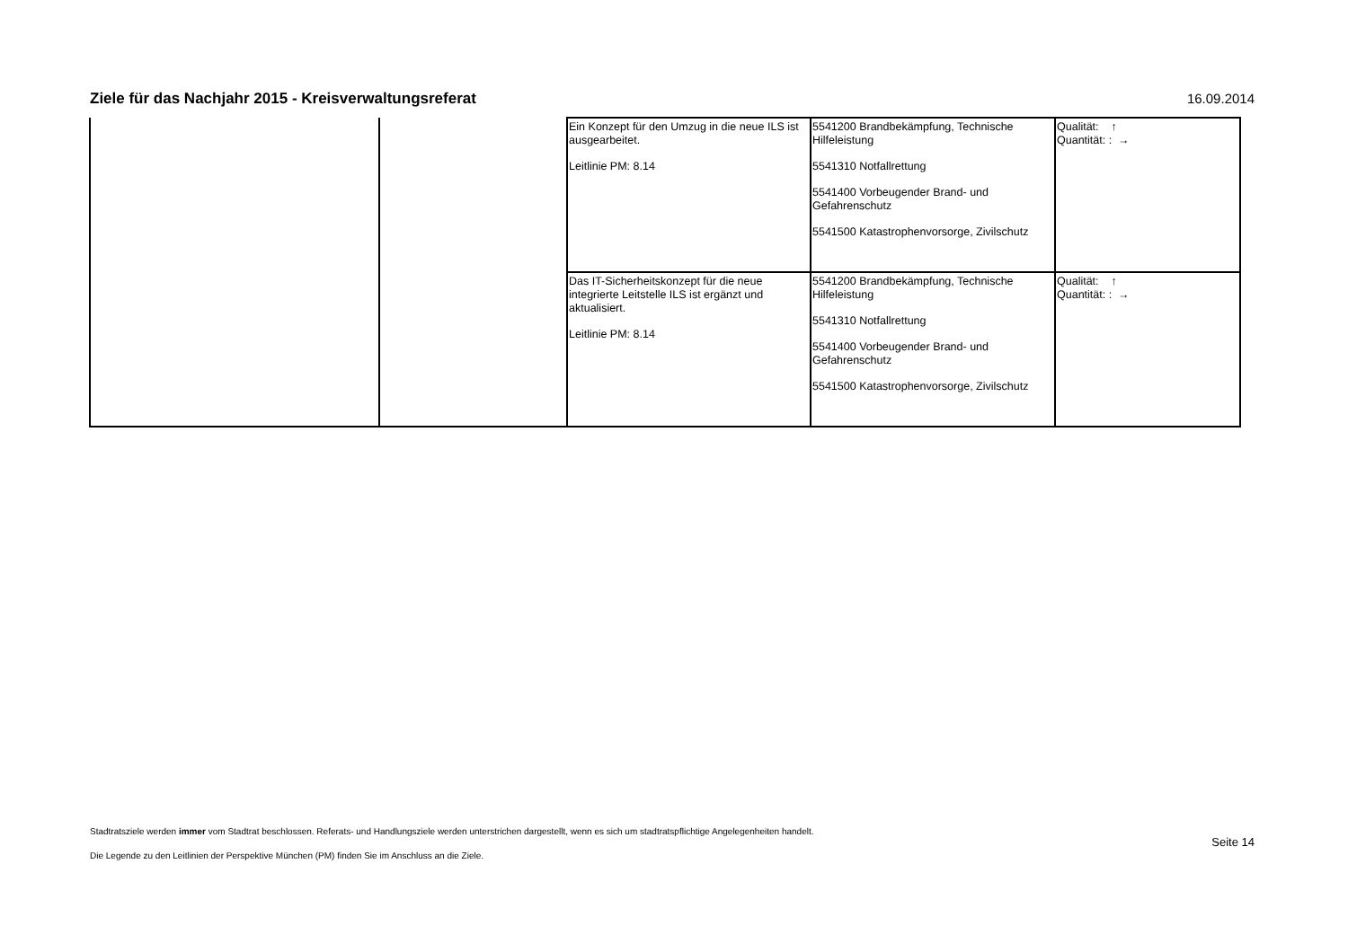Ziele für das Nachjahr 2015 - Kreisverwaltungsreferat
16.09.2014
| | | Ein Konzept für den Umzug in die neue ILS ist ausgearbeitet. Leitlinie PM: 8.14 | 5541200 Brandbekämpfung, Technische Hilfeleistung 5541310 Notfallrettung 5541400 Vorbeugender Brand- und Gefahrenschutz 5541500 Katastrophenvorsorge, Zivilschutz | Qualität: ↑ Quantität: : → |
| | | Das IT-Sicherheitskonzept für die neue integrierte Leitstelle ILS ist ergänzt und aktualisiert. Leitlinie PM: 8.14 | 5541200 Brandbekämpfung, Technische Hilfeleistung 5541310 Notfallrettung 5541400 Vorbeugender Brand- und Gefahrenschutz 5541500 Katastrophenvorsorge, Zivilschutz | Qualität: ↑ Quantität: : → |
Stadtratsziele werden immer vom Stadtrat beschlossen. Referats- und Handlungsziele werden unterstrichen dargestellt, wenn es sich um stadtratspflichtige Angelegenheiten handelt.
Die Legende zu den Leitlinien der Perspektive München (PM) finden Sie im Anschluss an die Ziele.
Seite 14